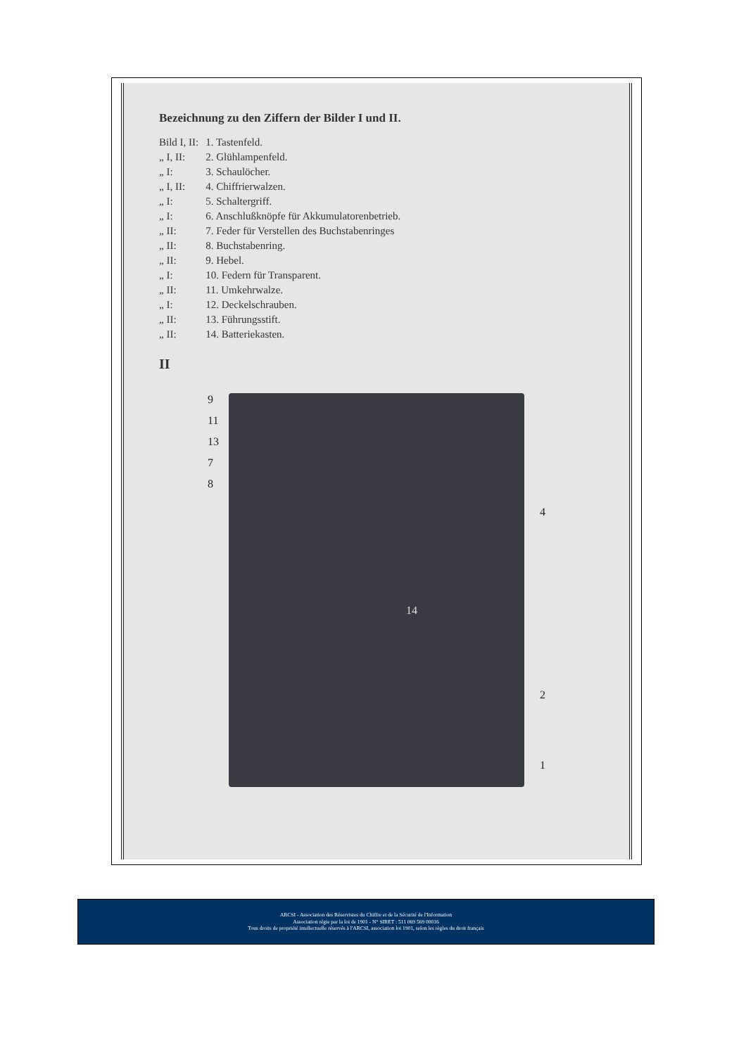Bezeichnung zu den Ziffern der Bilder I und II.
| Bild I, II: | 1. Tastenfeld. |
| „ I, II: | 2. Glühlampenfeld. |
| „ I: | 3. Schaulöcher. |
| „ I, II: | 4. Chiffrierwalzen. |
| „ I: | 5. Schaltergriff. |
| „ I: | 6. Anschlußknöpfe für Akkumulatorenbetrieb. |
| „ II: | 7. Feder für Verstellen des Buchstabenringes |
| „ II: | 8. Buchstabenring. |
| „ II: | 9. Hebel. |
| „ I: | 10. Federn für Transparent. |
| „ II: | 11. Umkehrwalze. |
| „ I: | 12. Deckelschrauben. |
| „ II: | 13. Führungsstift. |
| „ II: | 14. Batteriekasten. |
II
9
11
13
7
8
4
14
2
1
ARCSI - Association des Réservistes du Chiffre et de la Sécurité de l'Information
Association régie par la loi de 1901 - N° SIRET : 511 069 569 00016
Tous droits de propriété intellectuelle réservés à l'ARCSI, association loi 1901, selon les règles du droit français